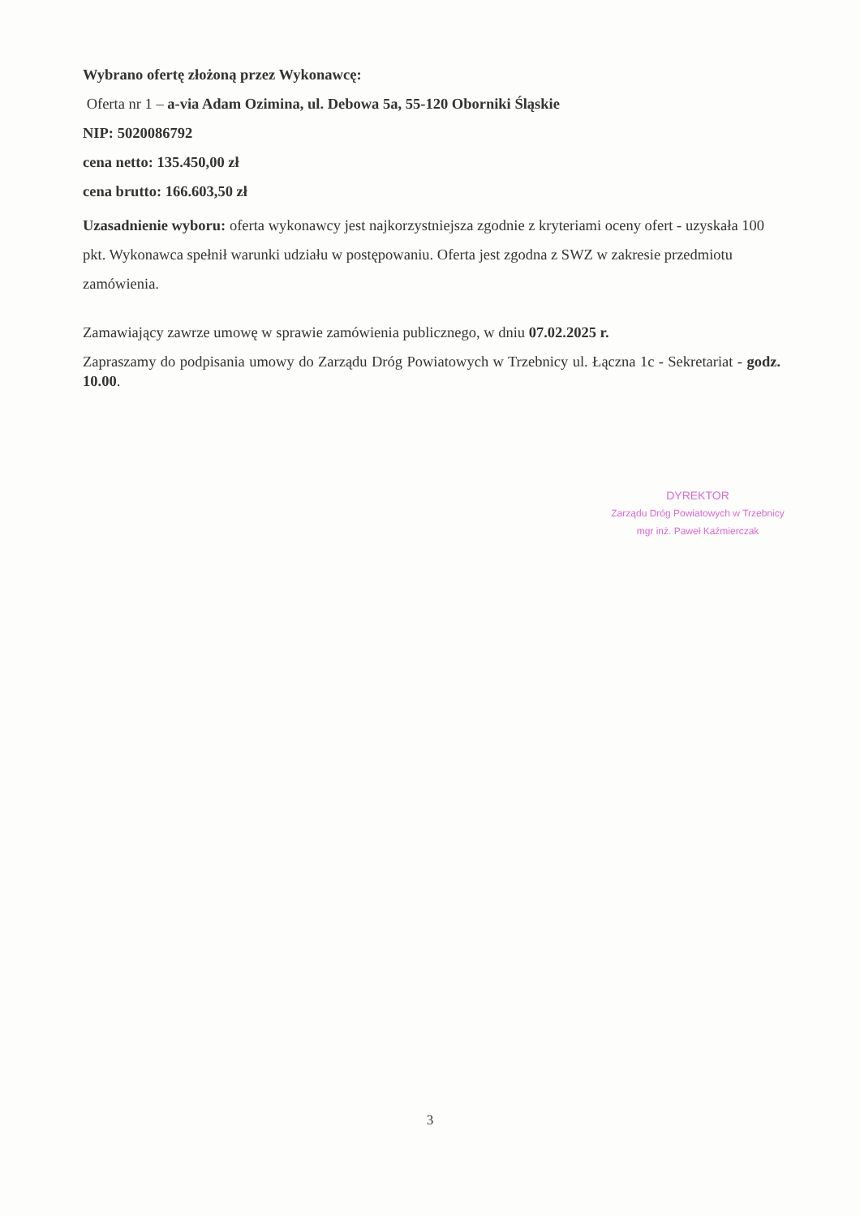Wybrano ofertę złożoną przez Wykonawcę:
Oferta nr 1 – a-via Adam Ozimina, ul. Debowa 5a, 55-120 Oborniki Śląskie
NIP: 5020086792
cena netto: 135.450,00 zł
cena brutto: 166.603,50 zł
Uzasadnienie wyboru: oferta wykonawcy jest najkorzystniejsza zgodnie z kryteriami oceny ofert - uzyskała 100 pkt. Wykonawca spełnił warunki udziału w postępowaniu. Oferta jest zgodna z SWZ w zakresie przedmiotu zamówienia.
Zamawiający zawrze umowę w sprawie zamówienia publicznego, w dniu 07.02.2025 r.
Zapraszamy do podpisania umowy do Zarządu Dróg Powiatowych w Trzebnicy ul. Łączna 1c - Sekretariat - godz. 10.00.
DYREKTOR
Zarządu Dróg Powiatowych w Trzebnicy
mgr inż. Paweł Kaźmierczak
3